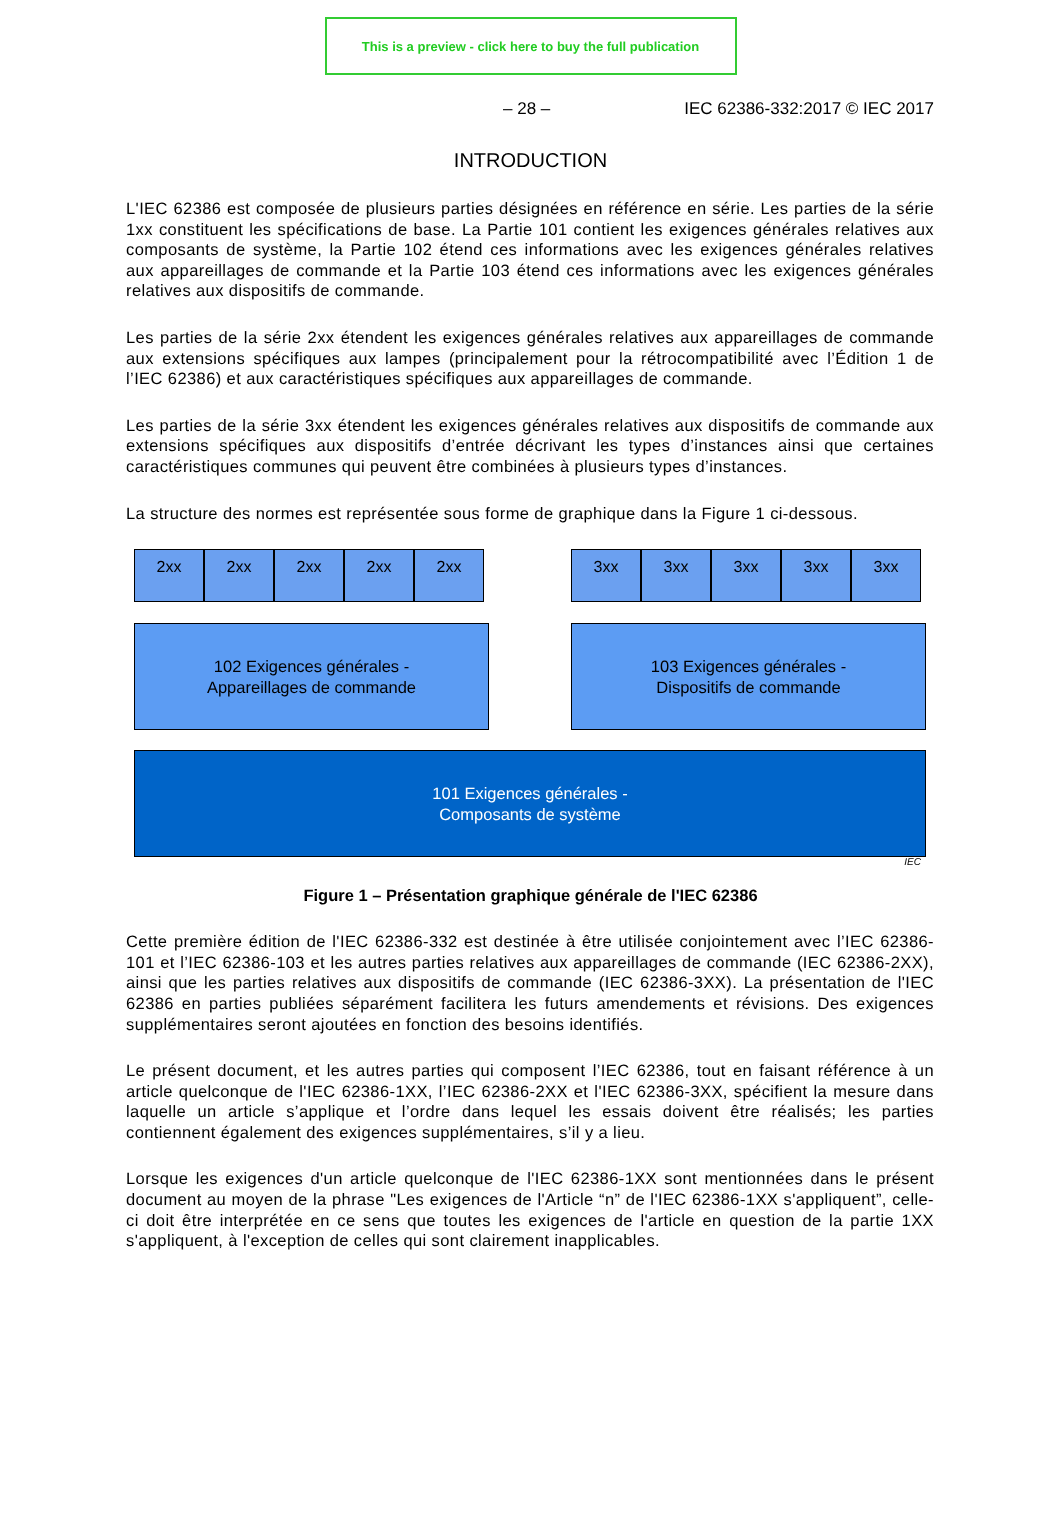This is a preview - click here to buy the full publication
– 28 – IEC 62386-332:2017 © IEC 2017
INTRODUCTION
L'IEC 62386 est composée de plusieurs parties désignées en référence en série. Les parties de la série 1xx constituent les spécifications de base. La Partie 101 contient les exigences générales relatives aux composants de système, la Partie 102 étend ces informations avec les exigences générales relatives aux appareillages de commande et la Partie 103 étend ces informations avec les exigences générales relatives aux dispositifs de commande.
Les parties de la série 2xx étendent les exigences générales relatives aux appareillages de commande aux extensions spécifiques aux lampes (principalement pour la rétrocompatibilité avec l’Édition 1 de l’IEC 62386) et aux caractéristiques spécifiques aux appareillages de commande.
Les parties de la série 3xx étendent les exigences générales relatives aux dispositifs de commande aux extensions spécifiques aux dispositifs d’entrée décrivant les types d’instances ainsi que certaines caractéristiques communes qui peuvent être combinées à plusieurs types d’instances.
La structure des normes est représentée sous forme de graphique dans la Figure 1 ci-dessous.
2xx 2xx 2xx 2xx 2xx
3xx 3xx 3xx 3xx 3xx
102 Exigences générales -
Appareillages de commande
103 Exigences générales -
Dispositifs de commande
101 Exigences générales -
Composants de système
IEC
Figure 1 – Présentation graphique générale de l'IEC 62386
Cette première édition de l'IEC 62386-332 est destinée à être utilisée conjointement avec l’IEC 62386-101 et l’IEC 62386-103 et les autres parties relatives aux appareillages de commande (IEC 62386-2XX), ainsi que les parties relatives aux dispositifs de commande (IEC 62386-3XX). La présentation de l'IEC 62386 en parties publiées séparément facilitera les futurs amendements et révisions. Des exigences supplémentaires seront ajoutées en fonction des besoins identifiés.
Le présent document, et les autres parties qui composent l’IEC 62386, tout en faisant référence à un article quelconque de l'IEC 62386-1XX, l’IEC 62386-2XX et l'IEC 62386-3XX, spécifient la mesure dans laquelle un article s’applique et l’ordre dans lequel les essais doivent être réalisés; les parties contiennent également des exigences supplémentaires, s’il y a lieu.
Lorsque les exigences d'un article quelconque de l'IEC 62386-1XX sont mentionnées dans le présent document au moyen de la phrase "Les exigences de l'Article “n” de l'IEC 62386-1XX s'appliquent”, celle-ci doit être interprétée en ce sens que toutes les exigences de l'article en question de la partie 1XX s'appliquent, à l'exception de celles qui sont clairement inapplicables.